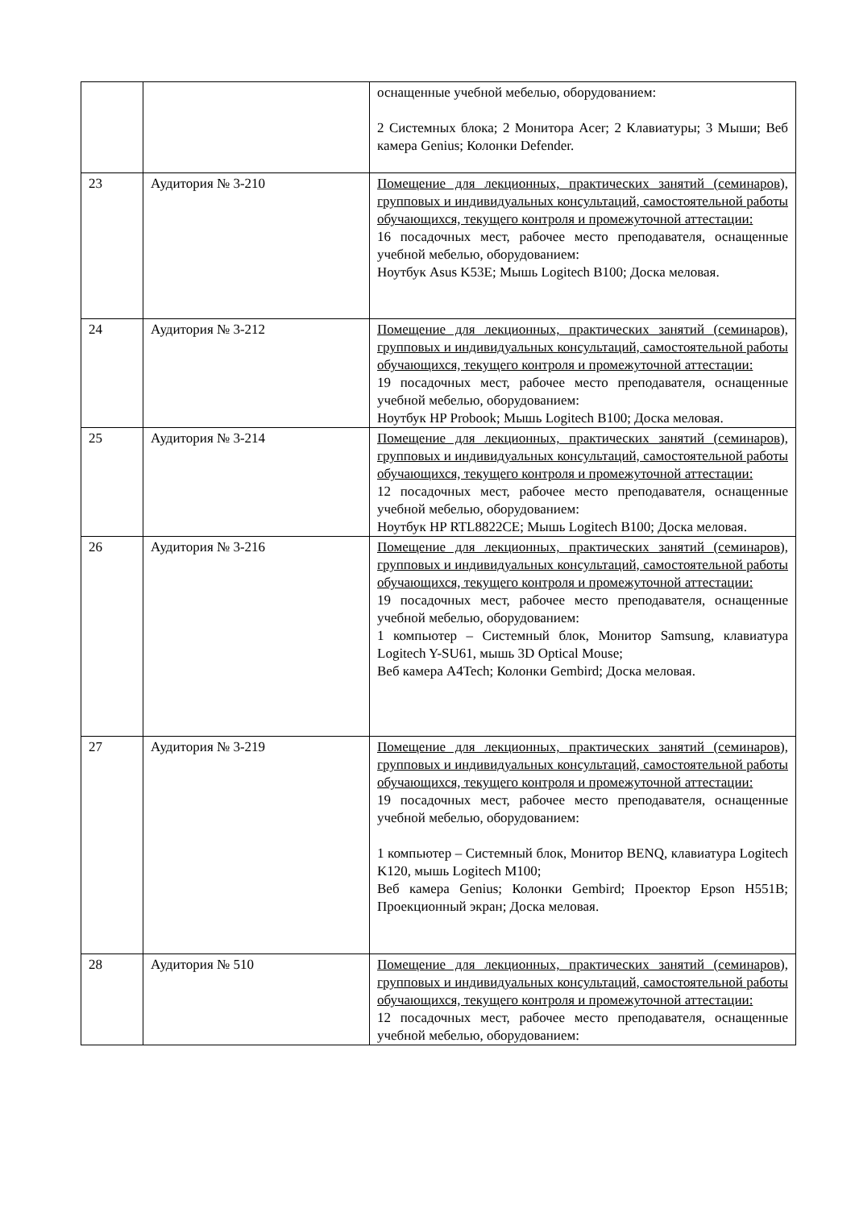| | | оснащенные учебной мебелью, оборудованием: 2 Системных блока; 2 Монитора Acer; 2 Клавиатуры; 3 Мыши; Веб камера Genius; Колонки Defender. |
| 23 | Аудитория № 3-210 | Помещение для лекционных, практических занятий (семинаров), групповых и индивидуальных консультаций, самостоятельной работы обучающихся, текущего контроля и промежуточной аттестации: 16 посадочных мест, рабочее место преподавателя, оснащенные учебной мебелью, оборудованием: Ноутбук Asus K53E; Мышь Logitech B100; Доска меловая. |
| 24 | Аудитория № 3-212 | Помещение для лекционных, практических занятий (семинаров), групповых и индивидуальных консультаций, самостоятельной работы обучающихся, текущего контроля и промежуточной аттестации: 19 посадочных мест, рабочее место преподавателя, оснащенные учебной мебелью, оборудованием: Ноутбук HP Probook; Мышь Logitech B100; Доска меловая. |
| 25 | Аудитория № 3-214 | Помещение для лекционных, практических занятий (семинаров), групповых и индивидуальных консультаций, самостоятельной работы обучающихся, текущего контроля и промежуточной аттестации: 12 посадочных мест, рабочее место преподавателя, оснащенные учебной мебелью, оборудованием: Ноутбук HP RTL8822CE; Мышь Logitech B100; Доска меловая. |
| 26 | Аудитория № 3-216 | Помещение для лекционных, практических занятий (семинаров), групповых и индивидуальных консультаций, самостоятельной работы обучающихся, текущего контроля и промежуточной аттестации: 19 посадочных мест, рабочее место преподавателя, оснащенные учебной мебелью, оборудованием: 1 компьютер – Системный блок, Монитор Samsung, клавиатура Logitech Y-SU61, мышь 3D Optical Mouse; Веб камера A4Tech; Колонки Gembird; Доска меловая. |
| 27 | Аудитория № 3-219 | Помещение для лекционных, практических занятий (семинаров), групповых и индивидуальных консультаций, самостоятельной работы обучающихся, текущего контроля и промежуточной аттестации: 19 посадочных мест, рабочее место преподавателя, оснащенные учебной мебелью, оборудованием: 1 компьютер – Системный блок, Монитор BENQ, клавиатура Logitech K120, мышь Logitech M100; Веб камера Genius; Колонки Gembird; Проектор Epson H551B; Проекционный экран; Доска меловая. |
| 28 | Аудитория № 510 | Помещение для лекционных, практических занятий (семинаров), групповых и индивидуальных консультаций, самостоятельной работы обучающихся, текущего контроля и промежуточной аттестации: 12 посадочных мест, рабочее место преподавателя, оснащенные учебной мебелью, оборудованием: |